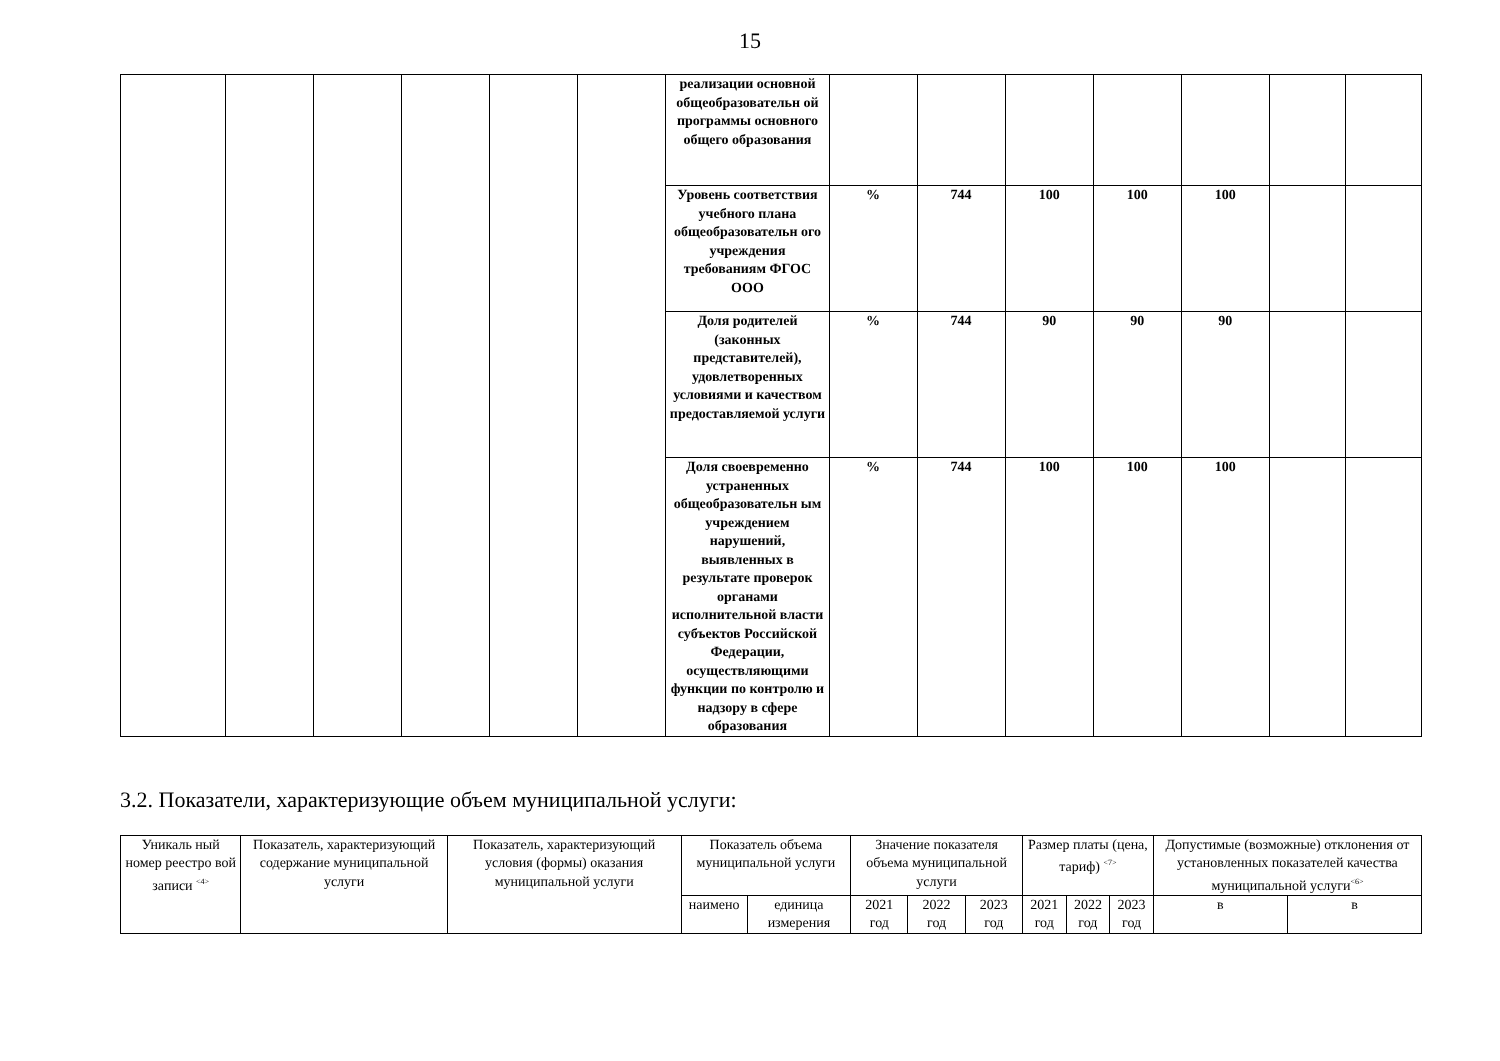15
| | | | | | | реализации основной общеобразовательн ой программы основного общего образования | | | | | | | |
| | | | | | | Уровень соответствия учебного плана общеобразовательн ого учреждения требованиям ФГОС ООО | % | 744 | 100 | 100 | 100 | | |
| | | | | | | Доля родителей (законных представителей), удовлетворенных условиями и качеством предоставляемой услуги | % | 744 | 90 | 90 | 90 | | |
| | | | | | | Доля своевременно устраненных общеобразовательн ым учреждением нарушений, выявленных в результате проверок органами исполнительной власти субъектов Российской Федерации, осуществляющими функции по контролю и надзору в сфере образования | % | 744 | 100 | 100 | 100 | | |
3.2. Показатели, характеризующие объем муниципальной услуги:
| Уникаль ный номер реестро вой записи <sup><4></sup> | Показатель, характеризующий содержание муниципальной услуги | Показатель, характеризующий условия (формы) оказания муниципальной услуги | Показатель объема муниципальной услуги | | Значение показателя объема муниципальной услуги | | | Размер платы (цена, тариф) <sup><7></sup> | | | Допустимые (возможные) отклонения от установленных показателей качества муниципальной услуги<sup><6></sup> | |
| | | | наимено | единица измерения | 2021 год | 2022 год | 2023 год | 2021 год | 2022 год | 2023 год | в | в |